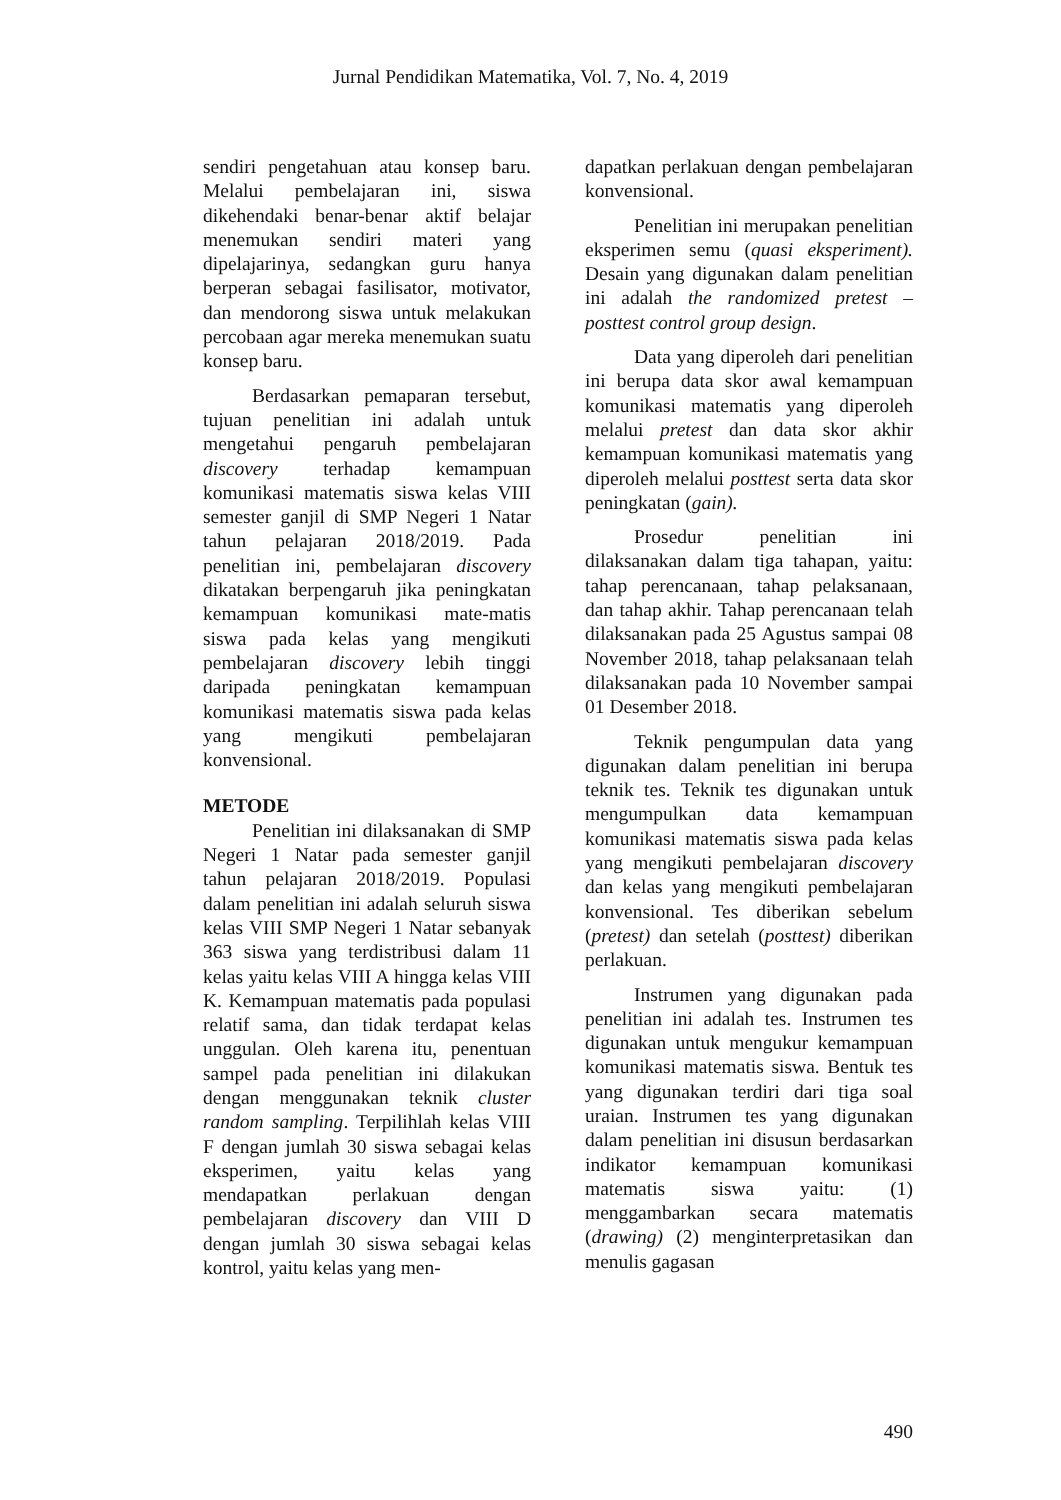Jurnal Pendidikan Matematika, Vol. 7, No. 4, 2019
sendiri pengetahuan atau konsep baru. Melalui pembelajaran ini, siswa dikehendaki benar-benar aktif belajar menemukan sendiri materi yang dipelajarinya, sedangkan guru hanya berperan sebagai fasilisator, motivator, dan mendorong siswa untuk melakukan percobaan agar mereka menemukan suatu konsep baru.
Berdasarkan pemaparan tersebut, tujuan penelitian ini adalah untuk mengetahui pengaruh pembelajaran discovery terhadap kemampuan komunikasi matematis siswa kelas VIII semester ganjil di SMP Negeri 1 Natar tahun pelajaran 2018/2019. Pada penelitian ini, pembelajaran discovery dikatakan berpengaruh jika peningkatan kemampuan komunikasi mate-matis siswa pada kelas yang mengikuti pembelajaran discovery lebih tinggi daripada peningkatan kemampuan komunikasi matematis siswa pada kelas yang mengikuti pembelajaran konvensional.
METODE
Penelitian ini dilaksanakan di SMP Negeri 1 Natar pada semester ganjil tahun pelajaran 2018/2019. Populasi dalam penelitian ini adalah seluruh siswa kelas VIII SMP Negeri 1 Natar sebanyak 363 siswa yang terdistribusi dalam 11 kelas yaitu kelas VIII A hingga kelas VIII K. Kemampuan matematis pada populasi relatif sama, dan tidak terdapat kelas unggulan. Oleh karena itu, penentuan sampel pada penelitian ini dilakukan dengan menggunakan teknik cluster random sampling. Terpilihlah kelas VIII F dengan jumlah 30 siswa sebagai kelas eksperimen, yaitu kelas yang mendapatkan perlakuan dengan pembelajaran discovery dan VIII D dengan jumlah 30 siswa sebagai kelas kontrol, yaitu kelas yang men-
dapatkan perlakuan dengan pembelajaran konvensional.
Penelitian ini merupakan penelitian eksperimen semu (quasi eksperiment). Desain yang digunakan dalam penelitian ini adalah the randomized pretest – posttest control group design.
Data yang diperoleh dari penelitian ini berupa data skor awal kemampuan komunikasi matematis yang diperoleh melalui pretest dan data skor akhir kemampuan komunikasi matematis yang diperoleh melalui posttest serta data skor peningkatan (gain).
Prosedur penelitian ini dilaksanakan dalam tiga tahapan, yaitu: tahap perencanaan, tahap pelaksanaan, dan tahap akhir. Tahap perencanaan telah dilaksanakan pada 25 Agustus sampai 08 November 2018, tahap pelaksanaan telah dilaksanakan pada 10 November sampai 01 Desember 2018.
Teknik pengumpulan data yang digunakan dalam penelitian ini berupa teknik tes. Teknik tes digunakan untuk mengumpulkan data kemampuan komunikasi matematis siswa pada kelas yang mengikuti pembelajaran discovery dan kelas yang mengikuti pembelajaran konvensional. Tes diberikan sebelum (pretest) dan setelah (posttest) diberikan perlakuan.
Instrumen yang digunakan pada penelitian ini adalah tes. Instrumen tes digunakan untuk mengukur kemampuan komunikasi matematis siswa. Bentuk tes yang digunakan terdiri dari tiga soal uraian. Instrumen tes yang digunakan dalam penelitian ini disusun berdasarkan indikator kemampuan komunikasi matematis siswa yaitu: (1) menggambarkan secara matematis (drawing) (2) menginterpretasikan dan menulis gagasan
490